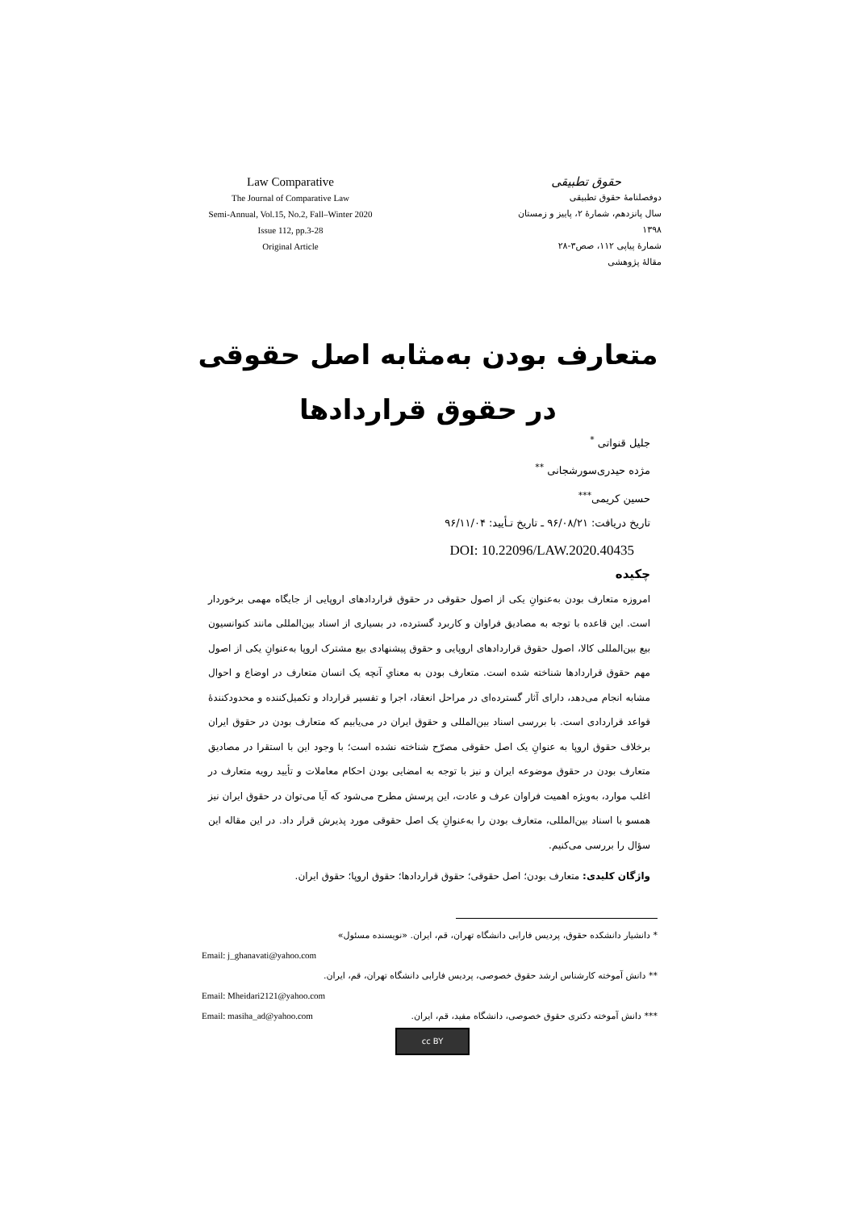Law Comparative
The Journal of Comparative Law
Semi-Annual, Vol.15, No.2, Fall–Winter 2020
Issue 112, pp.3-28
Original Article
حقوق تطبیقی
دوفصلنامهٔ حقوق تطبیقی
سال پانزدهم، شمارهٔ ۲، پاییز و زمستان ۱۳۹۸
شمارهٔ پیاپی ۱۱۲، صص۳-۲۸
مقالهٔ پژوهشی
متعارف بودن به‌مثابه اصل حقوقی
در حقوق قراردادها
جلیل قنواتی <sup>*</sup>
مژده حیدری‌سورشجانی <sup>**</sup>
حسین کریمی<sup>***</sup>
تاریخ دریافت: ۹۶/۰۸/۲۱ ـ تاریخ تـأیید: ۹۶/۱۱/۰۴
DOI: 10.22096/LAW.2020.40435
چکیده
امروزه متعارف بودن به‌عنوانِ یکی از اصول حقوقی در حقوق قراردادهای اروپایی از جایگاه مهمی برخوردار است. این قاعده با توجه به مصادیق فراوان و کاربرد گسترده، در بسیاری از اسناد بین‌المللی مانند کنوانسیون بیع بین‌المللی کالا، اصول حقوق قراردادهای اروپایی و حقوق پیشنهادی بیع مشترک اروپا به‌عنوانِ یکی از اصول مهم حقوق قراردادها شناخته شده است. متعارف بودن به معنایِ آنچه یک انسان متعارف در اوضاع و احوال مشابه انجام می‌دهد، دارای آثار گسترده‌ای در مراحل انعقاد، اجرا و تفسیر قرارداد و تکمیل‌کننده و محدودکنندهٔ قواعد قراردادی است. با بررسی اسناد بین‌المللی و حقوق ایران در می‌یابیم که متعارف بودن در حقوق ایران برخلاف حقوق اروپا به عنوانِ یک اصل حقوقی مصرّح شناخته نشده است؛ با وجود این با استقرا در مصادیق متعارف بودن در حقوق موضوعه ایران و نیز با توجه به امضایی بودن احکام معاملات و تأیید رویه متعارف در اغلب موارد، به‌ویژه اهمیت فراوان عرف و عادت، این پرسش مطرح می‌شود که آیا می‌توان در حقوق ایران نیز همسو با اسناد بین‌المللی، متعارف بودن را به‌عنوانِ یک اصل حقوقی مورد پذیرش قرار داد. در این مقاله این سؤال را بررسی می‌کنیم.
واژگان کلیدی: متعارف بودن؛ اصل حقوقی؛ حقوق قراردادها؛ حقوق اروپا؛ حقوق ایران.
* دانشیار دانشکده حقوق، پردیس فارابی دانشگاه تهران، قم، ایران. «نویسنده مسئول»
Email: j_ghanavati@yahoo.com
** دانش آموخته کارشناس ارشد حقوق خصوصی، پردیس فارابی دانشگاه تهران، قم، ایران.
Email: Mheidari2121@yahoo.com
Email: masiha_ad@yahoo.com *** دانش آموخته دکتری حقوق خصوصی، دانشگاه مفید، قم، ایران.
cc BY